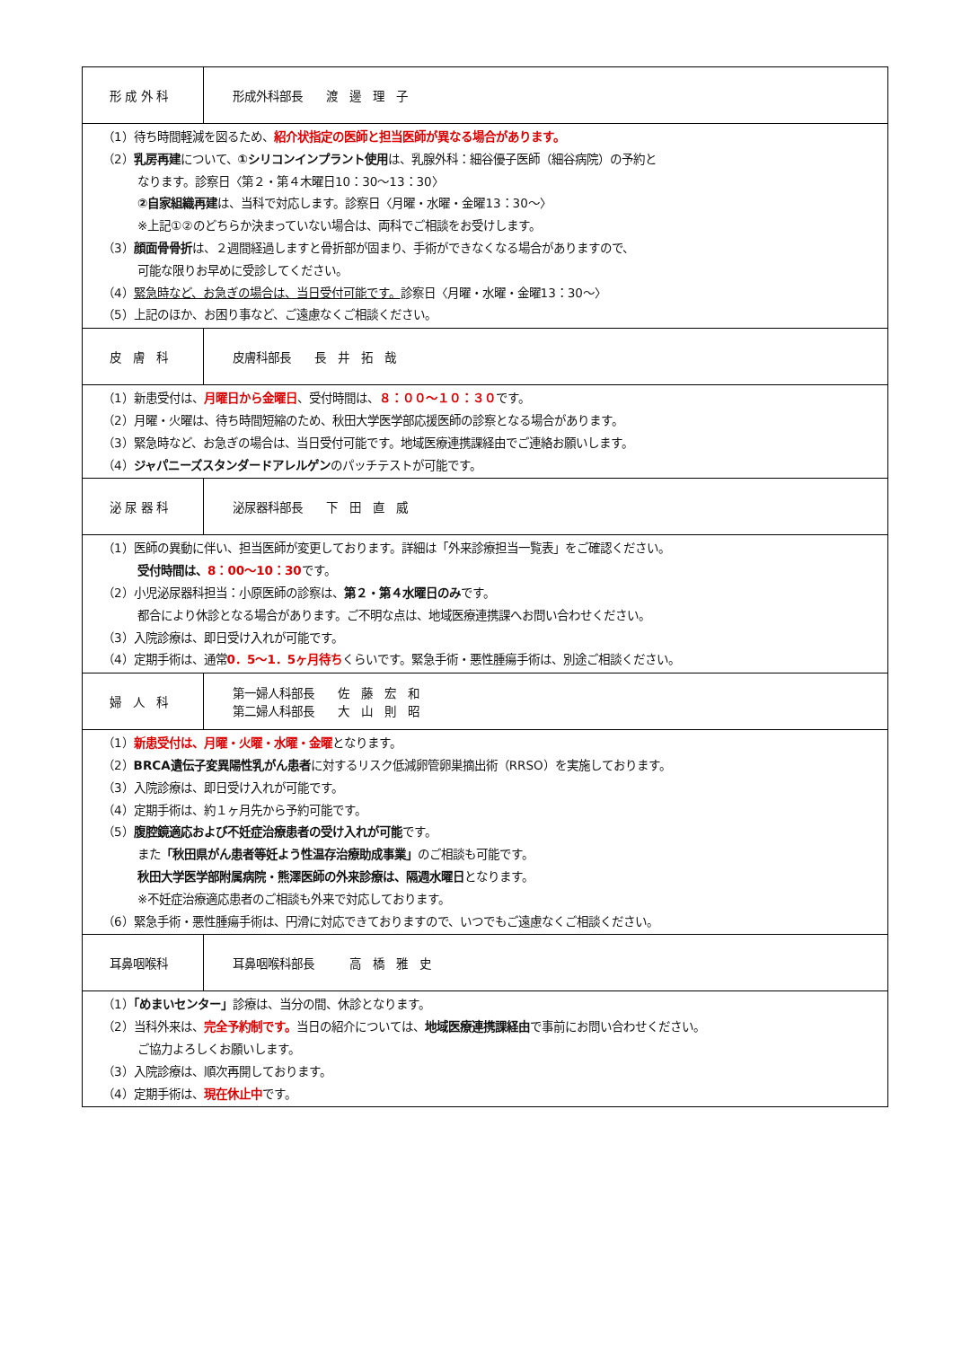| 形 成 外 科 | 形成外科部長 渡 邊 理 子 |
| （1）待ち時間軽減を図るため、 紹介状指定の医師と担当医師が異なる場合があります。 （2） 乳房再建 について、 ①シリコンインプラント使用 は、乳腺外科：細谷優子医師（細谷病院）の予約と なります。診察日〈第２・第４木曜日10：30～13：30〉 ②自家組織再建 は、当科で対応します。診察日〈月曜・水曜・金曜13：30～〉 ※上記①②のどちらか決まっていない場合は、両科でご相談をお受けします。 （3） 顔面骨骨折 は、２週間経過しますと骨折部が固まり、手術ができなくなる場合がありますので、 可能な限りお早めに受診してください。 （4） 緊急時など、お急ぎの場合は、当日受付可能です。 診察日〈月曜・水曜・金曜13：30～〉 （5）上記のほか、お困り事など、ご遠慮なくご相談ください。 | |
| 皮 膚 科 | 皮膚科部長 長 井 拓 哉 |
| （1）新患受付は、 月曜日から金曜日 、受付時間は、 ８：００～１０：３０ です。 （2）月曜・火曜は、待ち時間短縮のため、秋田大学医学部応援医師の診察となる場合があります。 （3）緊急時など、お急ぎの場合は、当日受付可能です。地域医療連携課経由でご連絡お願いします。 （4） ジャパニーズスタンダードアレルゲン のパッチテストが可能です。 | |
| 泌 尿 器 科 | 泌尿器科部長 下 田 直 威 |
| （1）医師の異動に伴い、担当医師が変更しております。詳細は「外来診療担当一覧表」をご確認ください。 受付時間は、 8：00～10：30 です。 （2）小児泌尿器科担当：小原医師の診察は、 第２・第４水曜日のみ です。 都合により休診となる場合があります。ご不明な点は、地域医療連携課へお問い合わせください。 （3）入院診療は、即日受け入れが可能です。 （4）定期手術は、通常 0．5～1．5ヶ月待ち くらいです。緊急手術・悪性腫瘍手術は、別途ご相談ください。 | |
| 婦 人 科 | 第一婦人科部長 佐 藤 宏 和 第二婦人科部長 大 山 則 昭 |
| （1） 新患受付は、月曜・火曜・水曜・金曜 となります。 （2） BRCA遺伝子変異陽性乳がん患者 に対するリスク低減卵管卵巣摘出術（RRSO）を実施しております。 （3）入院診療は、即日受け入れが可能です。 （4）定期手術は、約１ヶ月先から予約可能です。 （5） 腹腔鏡適応および不妊症治療患者の受け入れが可能 です。 また 「秋田県がん患者等妊よう性温存治療助成事業」 のご相談も可能です。 秋田大学医学部附属病院・熊澤医師の外来診療は、隔週水曜日 となります。 ※不妊症治療適応患者のご相談も外来で対応しております。 （6）緊急手術・悪性腫瘍手術は、円滑に対応できておりますので、いつでもご遠慮なくご相談ください。 | |
| 耳鼻咽喉科 | 耳鼻咽喉科部長 高 橋 雅 史 |
| （1） 「めまいセンター」 診療は、当分の間、休診となります。 （2）当科外来は、 完全予約制です。 当日の紹介については、 地域医療連携課経由 で事前にお問い合わせください。 ご協力よろしくお願いします。 （3）入院診療は、順次再開しております。 （4）定期手術は、 現在休止中 です。 | |